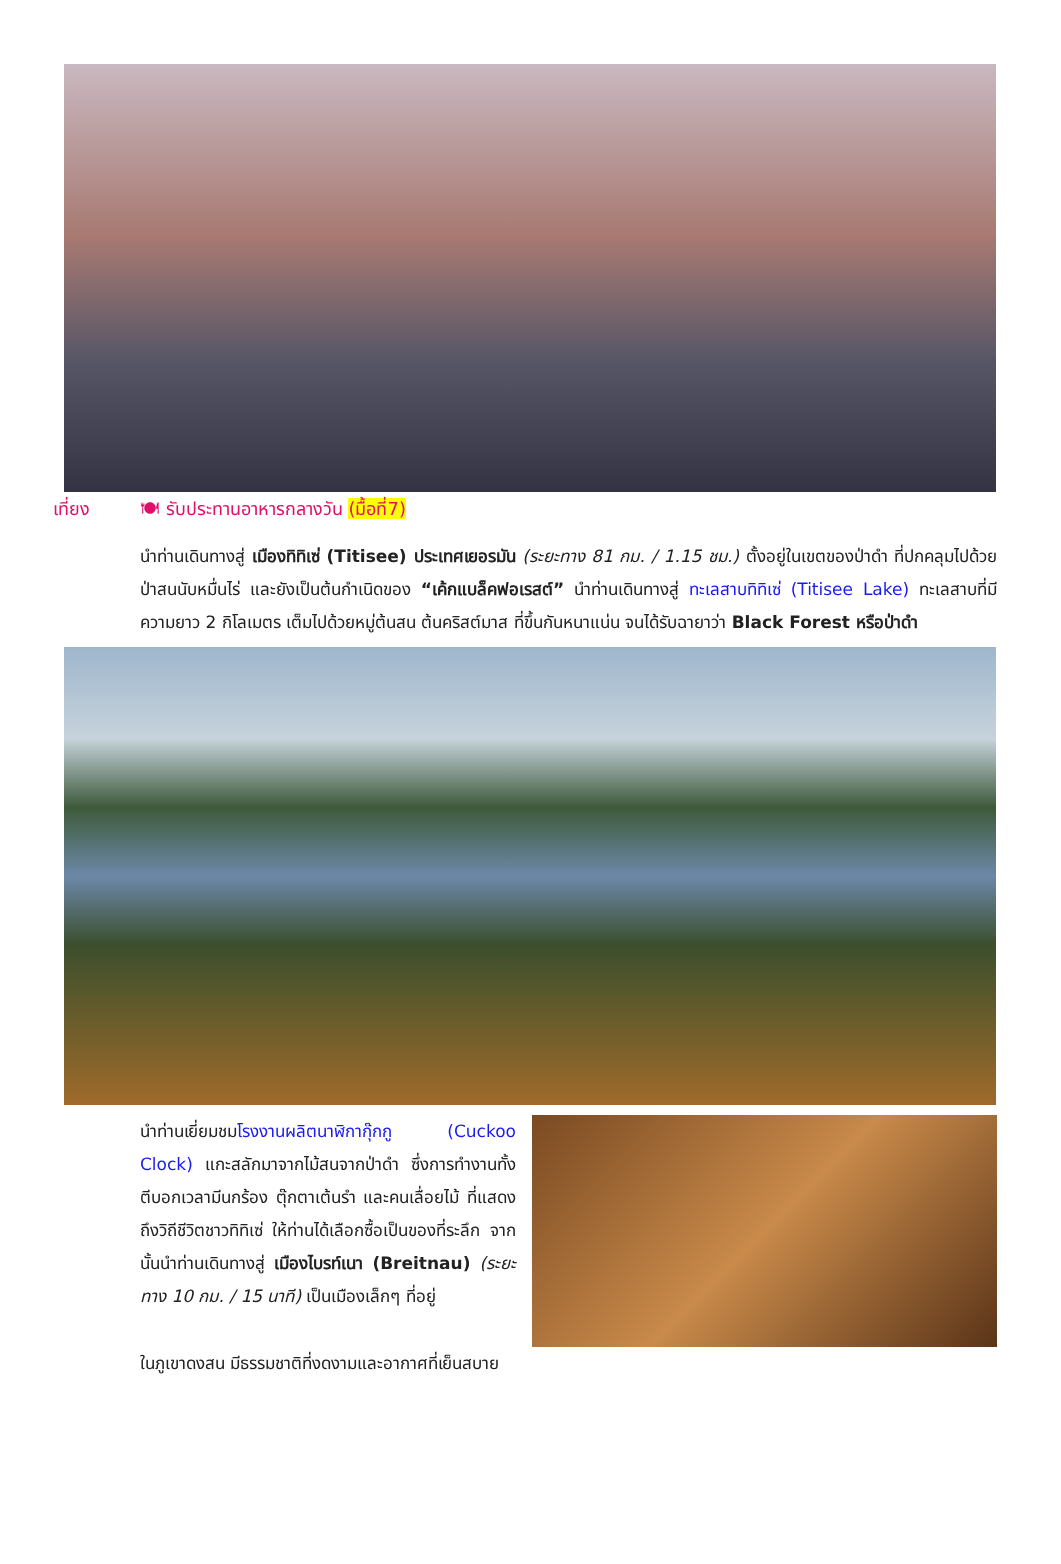เที่ยง 🍽 รับประทานอาหารกลางวัน (มื้อที่7)
นำท่านเดินทางสู่ เมืองทิทิเซ่ (Titisee) ประเทศเยอรมัน (ระยะทาง 81 กม. / 1.15 ชม.) ตั้งอยู่ในเขตของป่าดำ ที่ปกคลุมไปด้วยป่าสนนับหมื่นไร่ และยังเป็นต้นกำเนิดของ “เค้กแบล็คฟอเรสต์” นำท่านเดินทางสู่ ทะเลสาบทิทิเซ่ (Titisee Lake) ทะเลสาบที่มีความยาว 2 กิโลเมตร เต็มไปด้วยหมู่ต้นสน ต้นคริสต์มาส ที่ขึ้นกันหนาแน่น จนได้รับฉายาว่า Black Forest หรือป่าดำ
นำท่านเยี่ยมชมโรงงานผลิตนาฬิกากุ๊กกู (Cuckoo Clock) แกะสลักมาจากไม้สนจากป่าดำ ซึ่งการทำงานทั้งตีบอกเวลามีนกร้อง ตุ๊กตาเต้นรำ และคนเลื่อยไม้ ที่แสดงถึงวิถีชีวิตชาวทิทิเซ่ ให้ท่านได้เลือกซื้อเป็นของที่ระลึก จากนั้นนำท่านเดินทางสู่ เมืองไบรท์เนา (Breitnau) (ระยะทาง 10 กม. / 15 นาที) เป็นเมืองเล็กๆ ที่อยู่
ในภูเขาดงสน มีธรรมชาติที่งดงามและอากาศที่เย็นสบาย